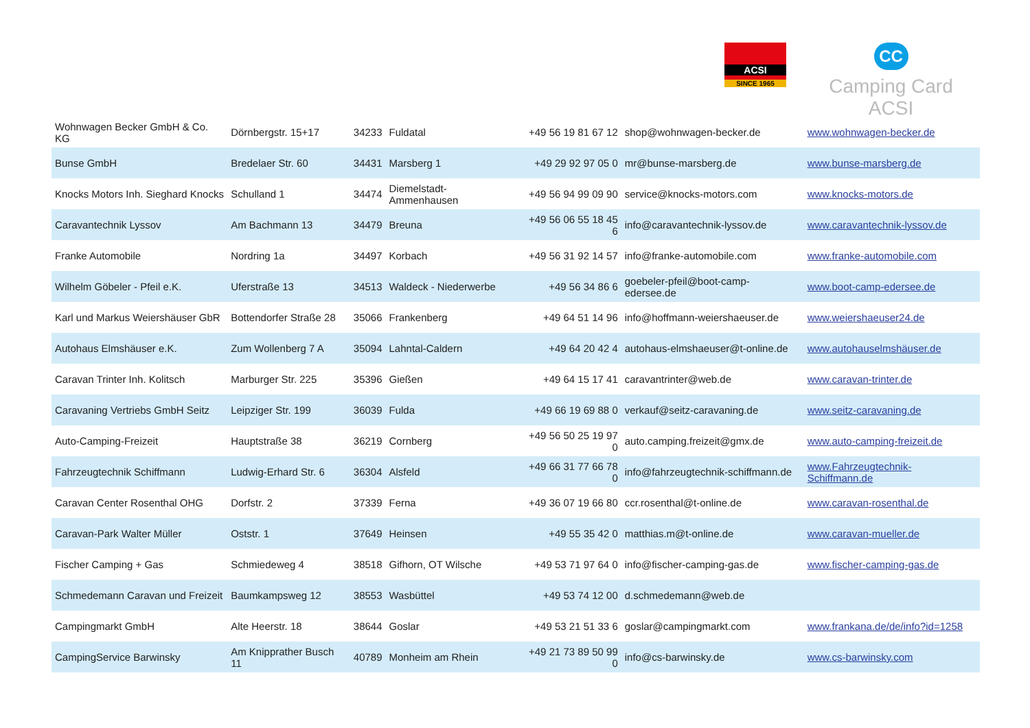ACSI
SINCE 1965
CC
Camping Card ACSI
| Wohnwagen Becker GmbH & Co. KG | Dörnbergstr. 15+17 | 34233 | Fuldatal | +49 56 19 81 67 12 | shop@wohnwagen-becker.de | www.wohnwagen-becker.de |
| Bunse GmbH | Bredelaer Str. 60 | 34431 | Marsberg 1 | +49 29 92 97 05 0 | mr@bunse-marsberg.de | www.bunse-marsberg.de |
| Knocks Motors Inh. Sieghard Knocks | Schulland 1 | 34474 | Diemelstadt-Ammenhausen | +49 56 94 99 09 90 | service@knocks-motors.com | www.knocks-motors.de |
| Caravantechnik Lyssov | Am Bachmann 13 | 34479 | Breuna | +49 56 06 55 18 45 6 | info@caravantechnik-lyssov.de | www.caravantechnik-lyssov.de |
| Franke Automobile | Nordring 1a | 34497 | Korbach | +49 56 31 92 14 57 | info@franke-automobile.com | www.franke-automobile.com |
| Wilhelm Göbeler - Pfeil e.K. | Uferstraße 13 | 34513 | Waldeck - Niederwerbe | +49 56 34 86 6 | goebeler-pfeil@boot-camp-edersee.de | www.boot-camp-edersee.de |
| Karl und Markus Weiershäuser GbR | Bottendorfer Straße 28 | 35066 | Frankenberg | +49 64 51 14 96 | info@hoffmann-weiershaeuser.de | www.weiershaeuser24.de |
| Autohaus Elmshäuser e.K. | Zum Wollenberg 7 A | 35094 | Lahntal-Caldern | +49 64 20 42 4 | autohaus-elmshaeuser@t-online.de | www.autohauselmshäuser.de |
| Caravan Trinter Inh. Kolitsch | Marburger Str. 225 | 35396 | Gießen | +49 64 15 17 41 | caravantrinter@web.de | www.caravan-trinter.de |
| Caravaning Vertriebs GmbH Seitz | Leipziger Str. 199 | 36039 | Fulda | +49 66 19 69 88 0 | verkauf@seitz-caravaning.de | www.seitz-caravaning.de |
| Auto-Camping-Freizeit | Hauptstraße 38 | 36219 | Cornberg | +49 56 50 25 19 97 0 | auto.camping.freizeit@gmx.de | www.auto-camping-freizeit.de |
| Fahrzeugtechnik Schiffmann | Ludwig-Erhard Str. 6 | 36304 | Alsfeld | +49 66 31 77 66 78 0 | info@fahrzeugtechnik-schiffmann.de | www.Fahrzeugtechnik-Schiffmann.de |
| Caravan Center Rosenthal OHG | Dorfstr. 2 | 37339 | Ferna | +49 36 07 19 66 80 | ccr.rosenthal@t-online.de | www.caravan-rosenthal.de |
| Caravan-Park Walter Müller | Oststr. 1 | 37649 | Heinsen | +49 55 35 42 0 | matthias.m@t-online.de | www.caravan-mueller.de |
| Fischer Camping + Gas | Schmiedeweg 4 | 38518 | Gifhorn, OT Wilsche | +49 53 71 97 64 0 | info@fischer-camping-gas.de | www.fischer-camping-gas.de |
| Schmedemann Caravan und Freizeit | Baumkampsweg 12 | 38553 | Wasbüttel | +49 53 74 12 00 | d.schmedemann@web.de | |
| Campingmarkt GmbH | Alte Heerstr. 18 | 38644 | Goslar | +49 53 21 51 33 6 | goslar@campingmarkt.com | www.frankana.de/de/info?id=1258 |
| CampingService Barwinsky | Am Knipprather Busch 11 | 40789 | Monheim am Rhein | +49 21 73 89 50 99 0 | info@cs-barwinsky.de | www.cs-barwinsky.com |